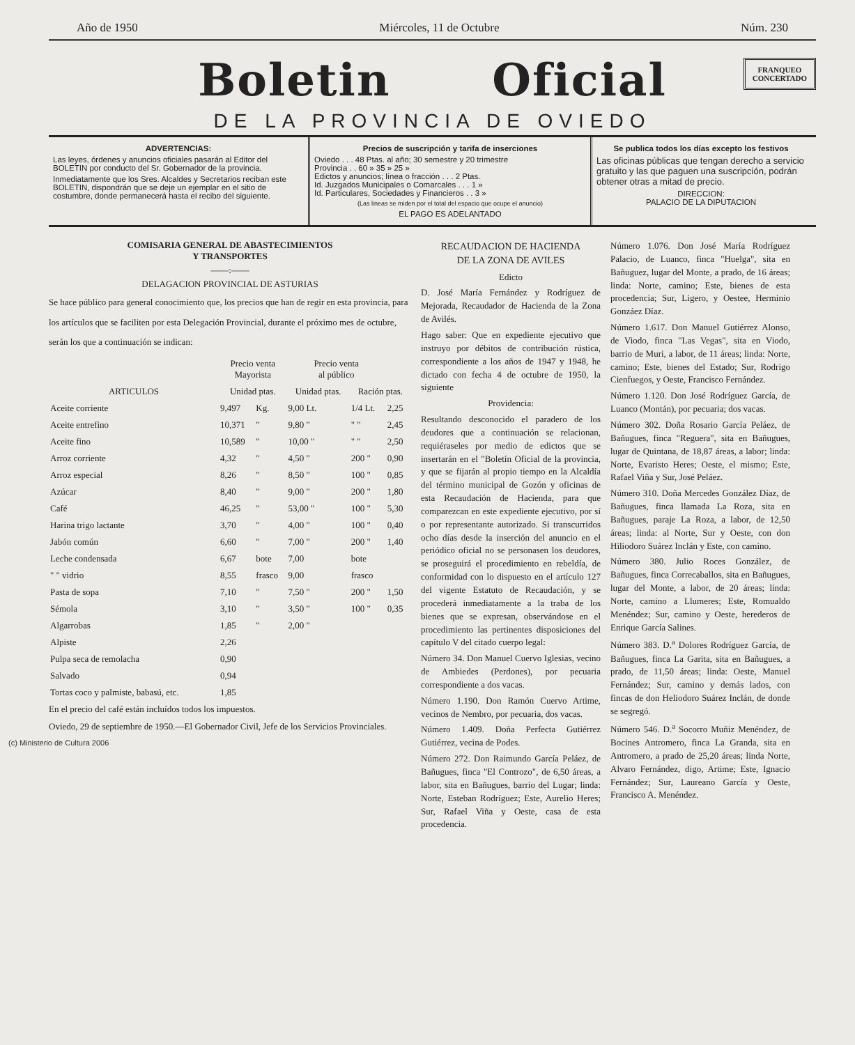Año de 1950 Miércoles, 11 de Octubre Núm. 230
Boletin Oficial
FRANQUEO
CONCERTADO
DE LA PROVINCIA DE OVIEDO
ADVERTENCIAS:
Las leyes, órdenes y anuncios oficiales pasarán al Editor del BOLETIN por conducto del Sr. Gobernador de la provincia.
Inmediatamente que los Sres. Alcaldes y Secretarios reciban este BOLETIN, dispondrán que se deje un ejemplar en el sitio de costumbre, donde permanecerá hasta el recibo del siguiente.
Precios de suscripción y tarifa de inserciones
Oviedo . . . 48 Ptas. al año; 30 semestre y 20 trimestre
Provincia . . 60 » 35 » 25 »
Edictos y anuncios; línea o fracción . . . 2 Ptas.
Id. Juzgados Municipales o Comarcales . . . 1 »
Id. Particulares, Sociedades y Financieros . . 3 »
(Las lineas se miden por el total del espacio que ocupe el anuncio)
EL PAGO ES ADELANTADO
Se publica todos los días excepto los festivos
Las oficinas públicas que tengan derecho a servicio gratuito y las que paguen una suscripción, podrán obtener otras a mitad de precio.
DIRECCION:
PALACIO DE LA DIPUTACION
COMISARIA GENERAL DE ABASTECIMIENTOS
Y TRANSPORTES
——:——
DELAGACION PROVINCIAL DE ASTURIAS
Se hace público para general conocimiento que, los precios que han de regir en esta provincia, para los artículos que se faciliten por esta Delegación Provincial, durante el próximo mes de octubre, serán los que a continuación se indican:
| | Precio venta Mayorista | | Precio venta al público | | |
| --- | --- | --- | --- | --- | --- |
| ARTICULOS | Unidad ptas. | | Unidad ptas. | Ración ptas. | |
| Aceite corriente | 9,497 | Kg. | 9,00 Lt. | 1/4 Lt. | 2,25 |
| Aceite entrefino | 10,371 | " | 9,80 " | " " | 2,45 |
| Aceite fino | 10,589 | " | 10,00 " | " " | 2,50 |
| Arroz corriente | 4,32 | " | 4,50 " | 200 " | 0,90 |
| Arroz especial | 8,26 | " | 8,50 " | 100 " | 0,85 |
| Azúcar | 8,40 | " | 9,00 " | 200 " | 1,80 |
| Café | 46,25 | " | 53,00 " | 100 " | 5,30 |
| Harina trigo lactante | 3,70 | " | 4,00 " | 100 " | 0,40 |
| Jabón común | 6,60 | " | 7,00 " | 200 " | 1,40 |
| Leche condensada | 6,67 | bote | 7,00 | bote | |
| " " vidrio | 8,55 | frasco | 9,00 | frasco | |
| Pasta de sopa | 7,10 | " | 7,50 " | 200 " | 1,50 |
| Sémola | 3,10 | " | 3,50 " | 100 " | 0,35 |
| Algarrobas | 1,85 | " | 2,00 " | | |
| Alpiste | 2,26 | | | | |
| Pulpa seca de remolacha | 0,90 | | | | |
| Salvado | 0,94 | | | | |
| Tortas coco y palmiste, babasú, etc. | 1,85 | | | | |
En el precio del café están incluídos todos los impuestos.
Oviedo, 29 de septiembre de 1950.—El Gobernador Civil, Jefe de los Servicios Provinciales.
(c) Ministerio de Cultura 2006
RECAUDACION DE HACIENDA
DE LA ZONA DE AVILES
Edicto
D. José María Fernández y Rodríguez de Mejorada, Recaudador de Hacienda de la Zona de Avilés.
Hago saber: Que en expediente ejecutivo que instruyo por débitos de contribución rústica, correspondiente a los años de 1947 y 1948, he dictado con fecha 4 de octubre de 1950, la siguiente
Providencia:
Resultando desconocido el paradero de los deudores que a continuación se relacionan, requiéraseles por medio de edictos que se insertarán en el "Boletín Oficial de la provincia, y que se fijarán al propio tiempo en la Alcaldía del término municipal de Gozón y oficinas de esta Recaudación de Hacienda, para que comparezcan en este expediente ejecutivo, por sí o por representante autorizado. Si transcurridos ocho días desde la inserción del anuncio en el periódico oficial no se personasen los deudores, se proseguirá el procedimiento en rebeldía, de conformidad con lo dispuesto en el artículo 127 del vigente Estatuto de Recaudación, y se procederá inmediatamente a la traba de los bienes que se expresan, observándose en el procedimiento las pertinentes disposiciones del capítulo V del citado cuerpo legal:
Número 34. Don Manuel Cuervo Iglesias, vecino de Ambiedes (Perdones), por pecuaria correspondiente a dos vacas.
Número 1.190. Don Ramón Cuervo Artime, vecinos de Nembro, por pecuaria, dos vacas.
Número 1.409. Doña Perfecta Gutiérrez Gutiérrez, vecina de Podes.
Número 272. Don Raimundo García Peláez, de Bañugues, finca "El Controzo", de 6,50 áreas, a labor, sita en Bañugues, barrio del Lugar; linda: Norte, Esteban Rodríguez; Este, Aurelio Heres; Sur, Rafael Viña y Oeste, casa de esta procedencia.
Número 1.076. Don José María Rodríguez Palacio, de Luanco, finca "Huelga", sita en Bañuguez, lugar del Monte, a prado, de 16 áreas; linda: Norte, camino; Este, bienes de esta procedencia; Sur, Ligero, y Oestee, Herminio Gonzáez Díaz.
Número 1.617. Don Manuel Gutiérrez Alonso, de Viodo, finca "Las Vegas", sita en Viodo, barrio de Muri, a labor, de 11 áreas; linda: Norte, camino; Este, bienes del Estado; Sur, Rodrigo Cienfuegos, y Oeste, Francisco Fernández.
Número 1.120. Don José Rodríguez García, de Luanco (Montán), por pecuaria; dos vacas.
Número 302. Doña Rosario García Peláez, de Bañugues, finca "Reguera", sita en Bañugues, lugar de Quintana, de 18,87 áreas, a labor; linda: Norte, Evaristo Heres; Oeste, el mismo; Este, Rafael Viña y Sur, José Peláez.
Número 310. Doña Mercedes González Díaz, de Bañugues, finca llamada La Roza, sita en Bañugues, paraje La Roza, a labor, de 12,50 áreas; linda: al Norte, Sur y Oeste, con don Hiliodoro Suárez Inclán y Este, con camino.
Número 380. Julio Roces González, de Bañugues, finca Correcaballos, sita en Bañugues, lugar del Monte, a labor, de 20 áreas; linda: Norte, camino a Llumeres; Este, Romualdo Menéndez; Sur, camino y Oeste, herederos de Enrique García Salines.
Número 383. D.<sup>a</sup> Dolores Rodríguez García, de Bañugues, finca La Garita, sita en Bañugues, a prado, de 11,50 áreas; linda: Oeste, Manuel Fernández; Sur, camino y demás lados, con fincas de don Heliodoro Suárez Inclán, de donde se segregó.
Número 546. D.<sup>a</sup> Socorro Muñiz Menéndez, de Bocines Antromero, finca La Granda, sita en Antromero, a prado de 25,20 áreas; linda Norte, Alvaro Fernández, digo, Artime; Este, Ignacio Fernández; Sur, Laureano García y Oeste, Francisco A. Menéndez.